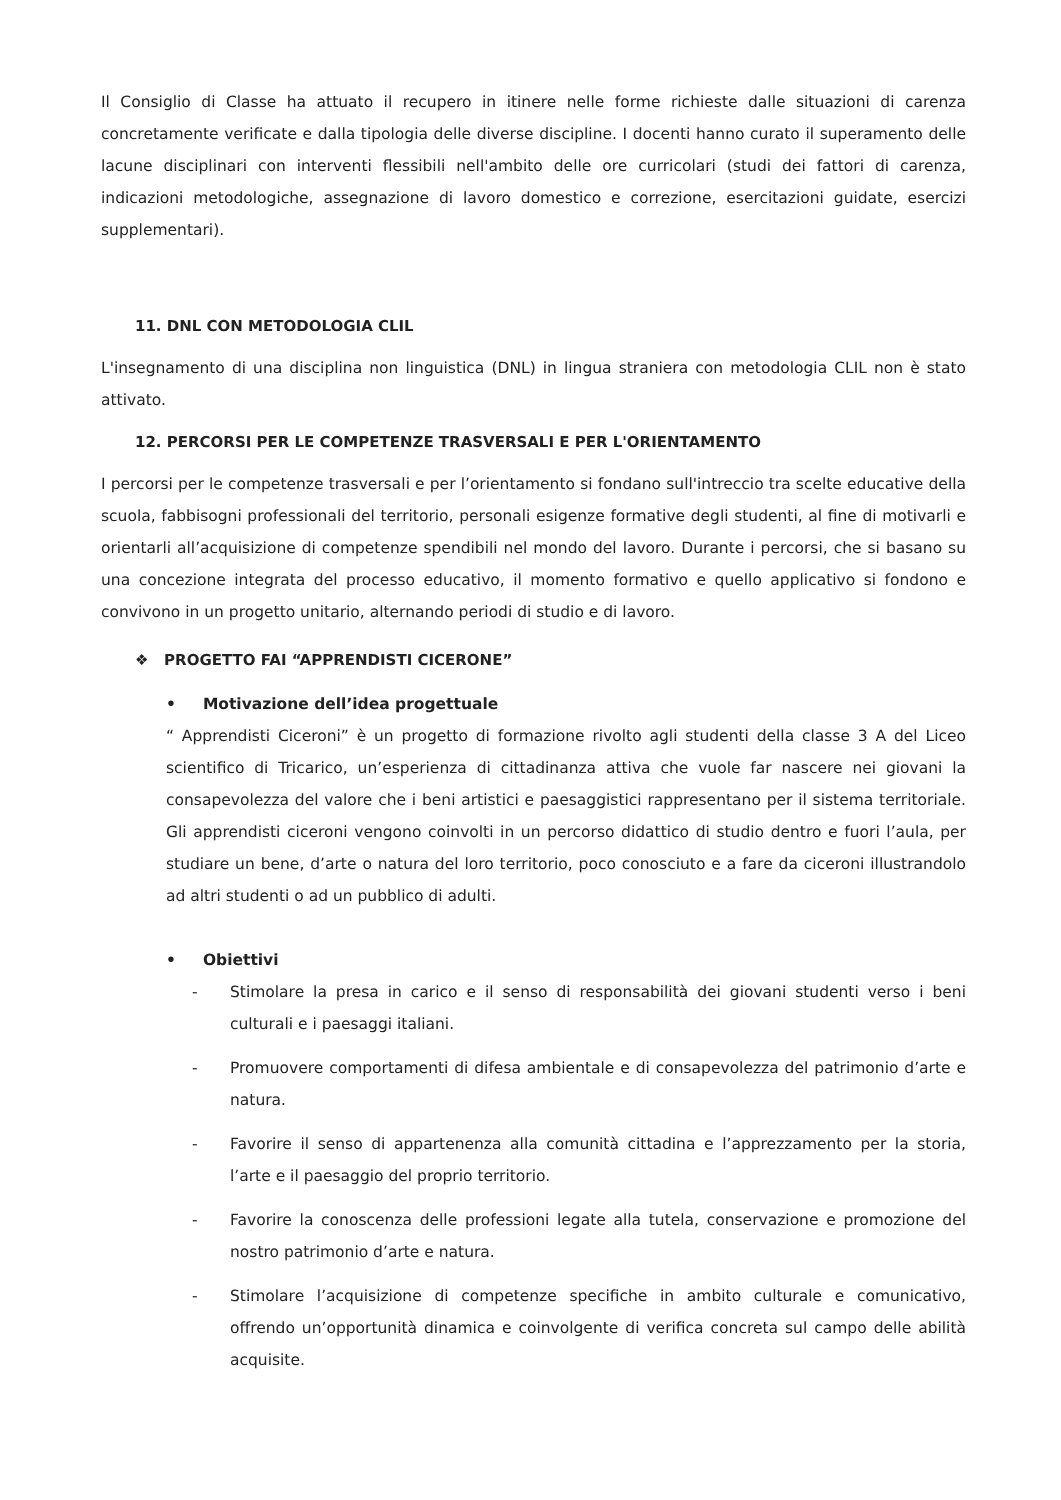Il Consiglio di Classe ha attuato il recupero in itinere nelle forme richieste dalle situazioni di carenza concretamente verificate e dalla tipologia delle diverse discipline. I docenti hanno curato il superamento delle lacune disciplinari con interventi flessibili nell'ambito delle ore curricolari (studi dei fattori di carenza, indicazioni metodologiche, assegnazione di lavoro domestico e correzione, esercitazioni guidate, esercizi supplementari).
11. DNL CON METODOLOGIA CLIL
L'insegnamento di una disciplina non linguistica (DNL) in lingua straniera con metodologia CLIL non è stato attivato.
12. PERCORSI PER LE COMPETENZE TRASVERSALI E PER L'ORIENTAMENTO
I percorsi per le competenze trasversali e per l’orientamento si fondano sull'intreccio tra scelte educative della scuola, fabbisogni professionali del territorio, personali esigenze formative degli studenti, al fine di motivarli e orientarli all’acquisizione di competenze spendibili nel mondo del lavoro. Durante i percorsi, che si basano su una concezione integrata del processo educativo, il momento formativo e quello applicativo si fondono e convivono in un progetto unitario, alternando periodi di studio e di lavoro.
❖ PROGETTO FAI “APPRENDISTI CICERONE”
• Motivazione dell’idea progettuale
“ Apprendisti Ciceroni” è un progetto di formazione rivolto agli studenti della classe 3 A del Liceo scientifico di Tricarico, un’esperienza di cittadinanza attiva che vuole far nascere nei giovani la consapevolezza del valore che i beni artistici e paesaggistici rappresentano per il sistema territoriale. Gli apprendisti ciceroni vengono coinvolti in un percorso didattico di studio dentro e fuori l’aula, per studiare un bene, d’arte o natura del loro territorio, poco conosciuto e a fare da ciceroni illustrandolo ad altri studenti o ad un pubblico di adulti.
• Obiettivi
- Stimolare la presa in carico e il senso di responsabilità dei giovani studenti verso i beni culturali e i paesaggi italiani.
- Promuovere comportamenti di difesa ambientale e di consapevolezza del patrimonio d’arte e natura.
- Favorire il senso di appartenenza alla comunità cittadina e l’apprezzamento per la storia, l’arte e il paesaggio del proprio territorio.
- Favorire la conoscenza delle professioni legate alla tutela, conservazione e promozione del nostro patrimonio d’arte e natura.
- Stimolare l’acquisizione di competenze specifiche in ambito culturale e comunicativo, offrendo un’opportunità dinamica e coinvolgente di verifica concreta sul campo delle abilità acquisite.